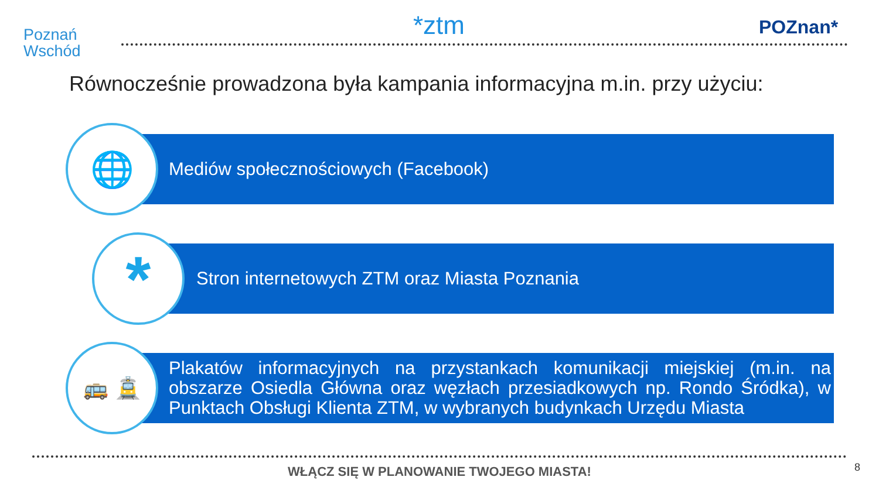Poznań
Wschód
*ztm POZnan*
Równocześnie prowadzona była kampania informacyjna m.in. przy użyciu:
Mediów społecznościowych (Facebook)
🌐
Stron internetowych ZTM oraz Miasta Poznania
*
Plakatów informacyjnych na przystankach komunikacji miejskiej (m.in. na obszarze Osiedla Główna oraz węzłach przesiadkowych np. Rondo Śródka), w Punktach Obsługi Klienta ZTM, w wybranych budynkach Urzędu Miasta
🚌 🚊
WŁĄCZ SIĘ W PLANOWANIE TWOJEGO MIASTA! 8